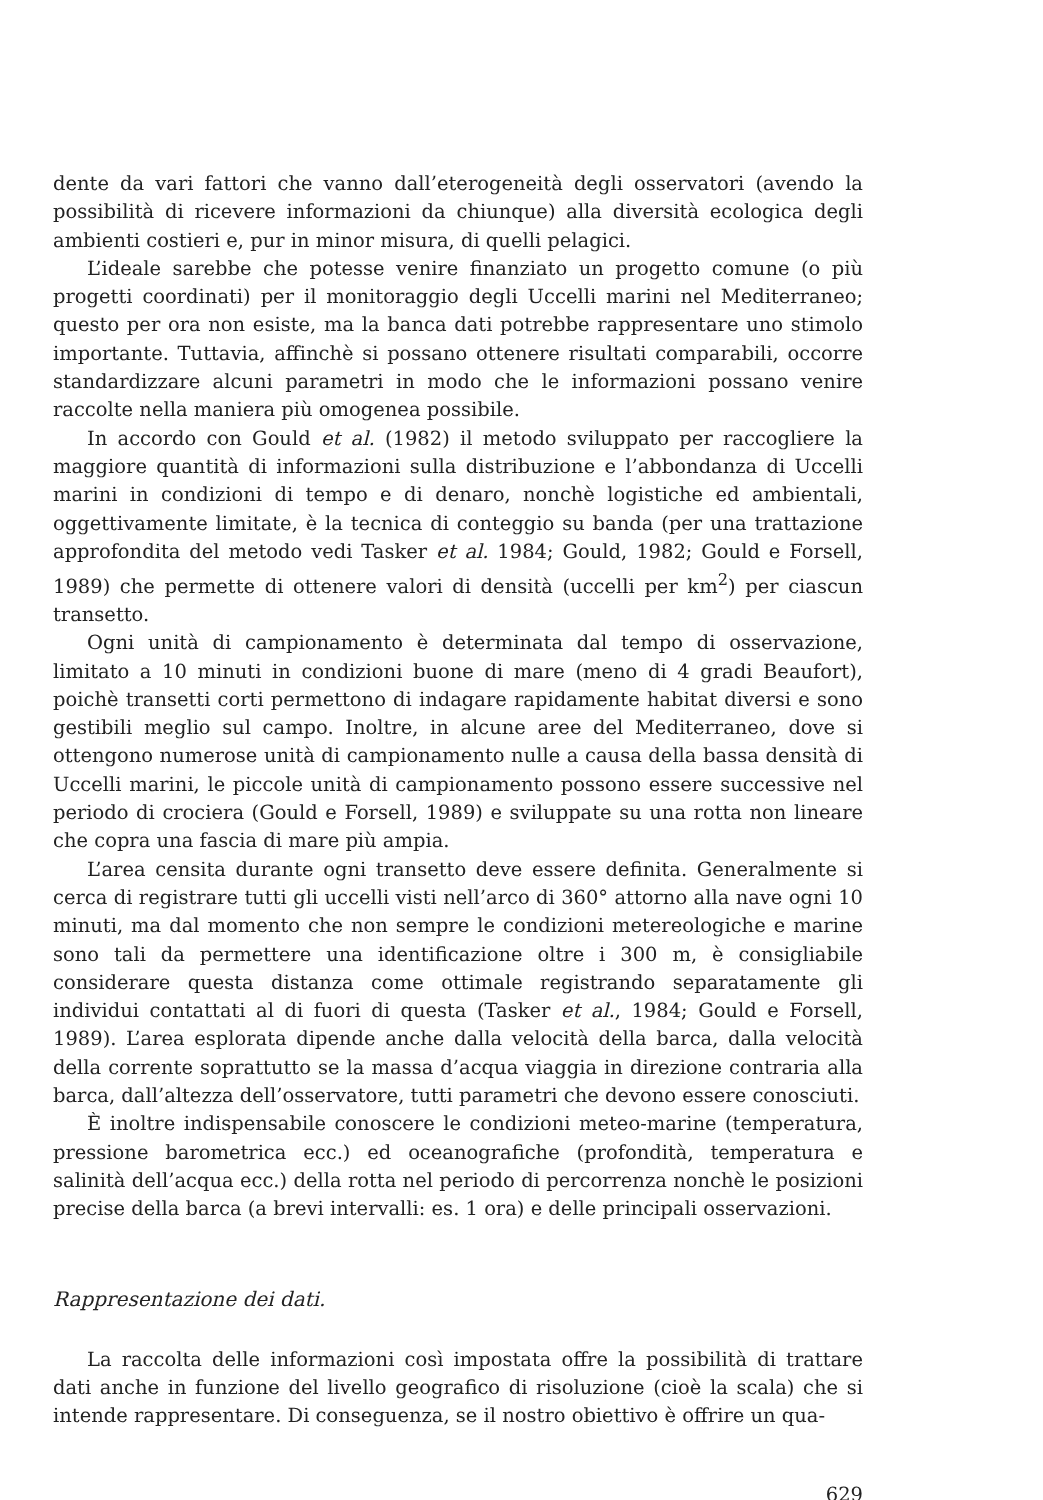dente da vari fattori che vanno dall’eterogeneità degli osservatori (avendo la possibilità di ricevere informazioni da chiunque) alla diversità ecologica degli ambienti costieri e, pur in minor misura, di quelli pelagici.
L’ideale sarebbe che potesse venire finanziato un progetto comune (o più progetti coordinati) per il monitoraggio degli Uccelli marini nel Mediterraneo; questo per ora non esiste, ma la banca dati potrebbe rappresentare uno stimolo importante. Tuttavia, affinchè si possano ottenere risultati comparabili, occorre standardizzare alcuni parametri in modo che le informazioni possano venire raccolte nella maniera più omogenea possibile.
In accordo con Gould et al. (1982) il metodo sviluppato per raccogliere la maggiore quantità di informazioni sulla distribuzione e l’abbondanza di Uccelli marini in condizioni di tempo e di denaro, nonchè logistiche ed ambientali, oggettivamente limitate, è la tecnica di conteggio su banda (per una trattazione approfondita del metodo vedi Tasker et al. 1984; Gould, 1982; Gould e Forsell, 1989) che permette di ottenere valori di densità (uccelli per km<sup>2</sup>) per ciascun transetto.
Ogni unità di campionamento è determinata dal tempo di osservazione, limitato a 10 minuti in condizioni buone di mare (meno di 4 gradi Beaufort), poichè transetti corti permettono di indagare rapidamente habitat diversi e sono gestibili meglio sul campo. Inoltre, in alcune aree del Mediterraneo, dove si ottengono numerose unità di campionamento nulle a causa della bassa densità di Uccelli marini, le piccole unità di campionamento possono essere successive nel periodo di crociera (Gould e Forsell, 1989) e sviluppate su una rotta non lineare che copra una fascia di mare più ampia.
L’area censita durante ogni transetto deve essere definita. Generalmente si cerca di registrare tutti gli uccelli visti nell’arco di 360° attorno alla nave ogni 10 minuti, ma dal momento che non sempre le condizioni metereologiche e marine sono tali da permettere una identificazione oltre i 300 m, è consigliabile considerare questa distanza come ottimale registrando separatamente gli individui contattati al di fuori di questa (Tasker et al., 1984; Gould e Forsell, 1989). L’area esplorata dipende anche dalla velocità della barca, dalla velocità della corrente soprattutto se la massa d’acqua viaggia in direzione contraria alla barca, dall’altezza dell’osservatore, tutti parametri che devono essere conosciuti.
È inoltre indispensabile conoscere le condizioni meteo-marine (temperatura, pressione barometrica ecc.) ed oceanografiche (profondità, temperatura e salinità dell’acqua ecc.) della rotta nel periodo di percorrenza nonchè le posizioni precise della barca (a brevi intervalli: es. 1 ora) e delle principali osservazioni.
Rappresentazione dei dati.
La raccolta delle informazioni così impostata offre la possibilità di trattare dati anche in funzione del livello geografico di risoluzione (cioè la scala) che si intende rappresentare. Di conseguenza, se il nostro obiettivo è offrire un qua-
629